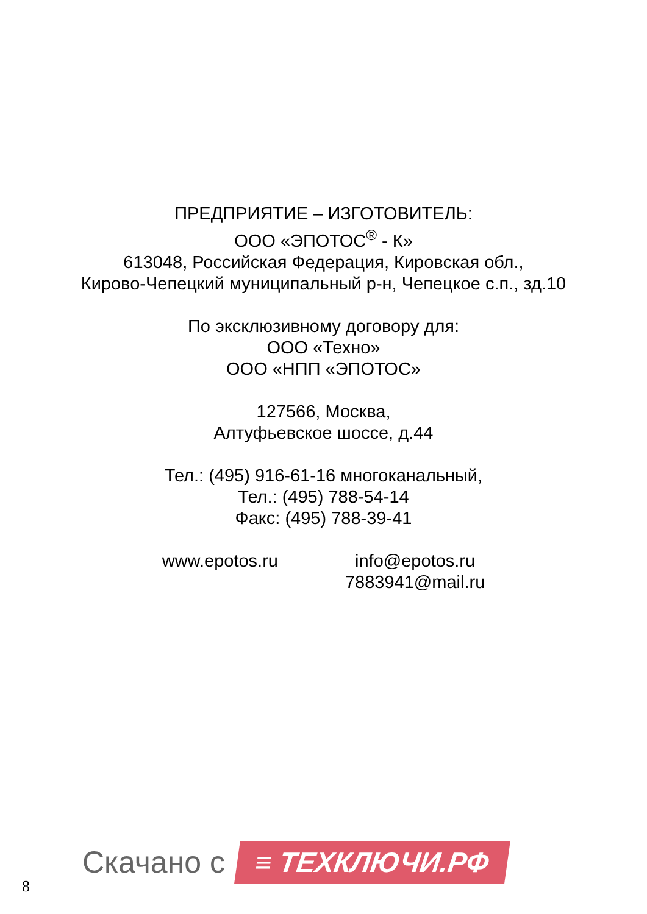ПРЕДПРИЯТИЕ – ИЗГОТОВИТЕЛЬ:
ООО «ЭПОТОС<sup>®</sup> - К»
613048, Российская Федерация, Кировская обл.,
Кирово-Чепецкий муниципальный р-н, Чепецкое с.п., зд.10
По эксклюзивному договору для:
ООО «Техно»
ООО «НПП «ЭПОТОС»
127566, Москва,
Алтуфьевское шоссе, д.44
Тел.: (495) 916-61-16 многоканальный,
Тел.: (495) 788-54-14
Факс: (495) 788-39-41
www.epotos.ru info@epotos.ru
7883941@mail.ru
Скачано с ≡ ТЕХКЛЮЧИ.РФ
8